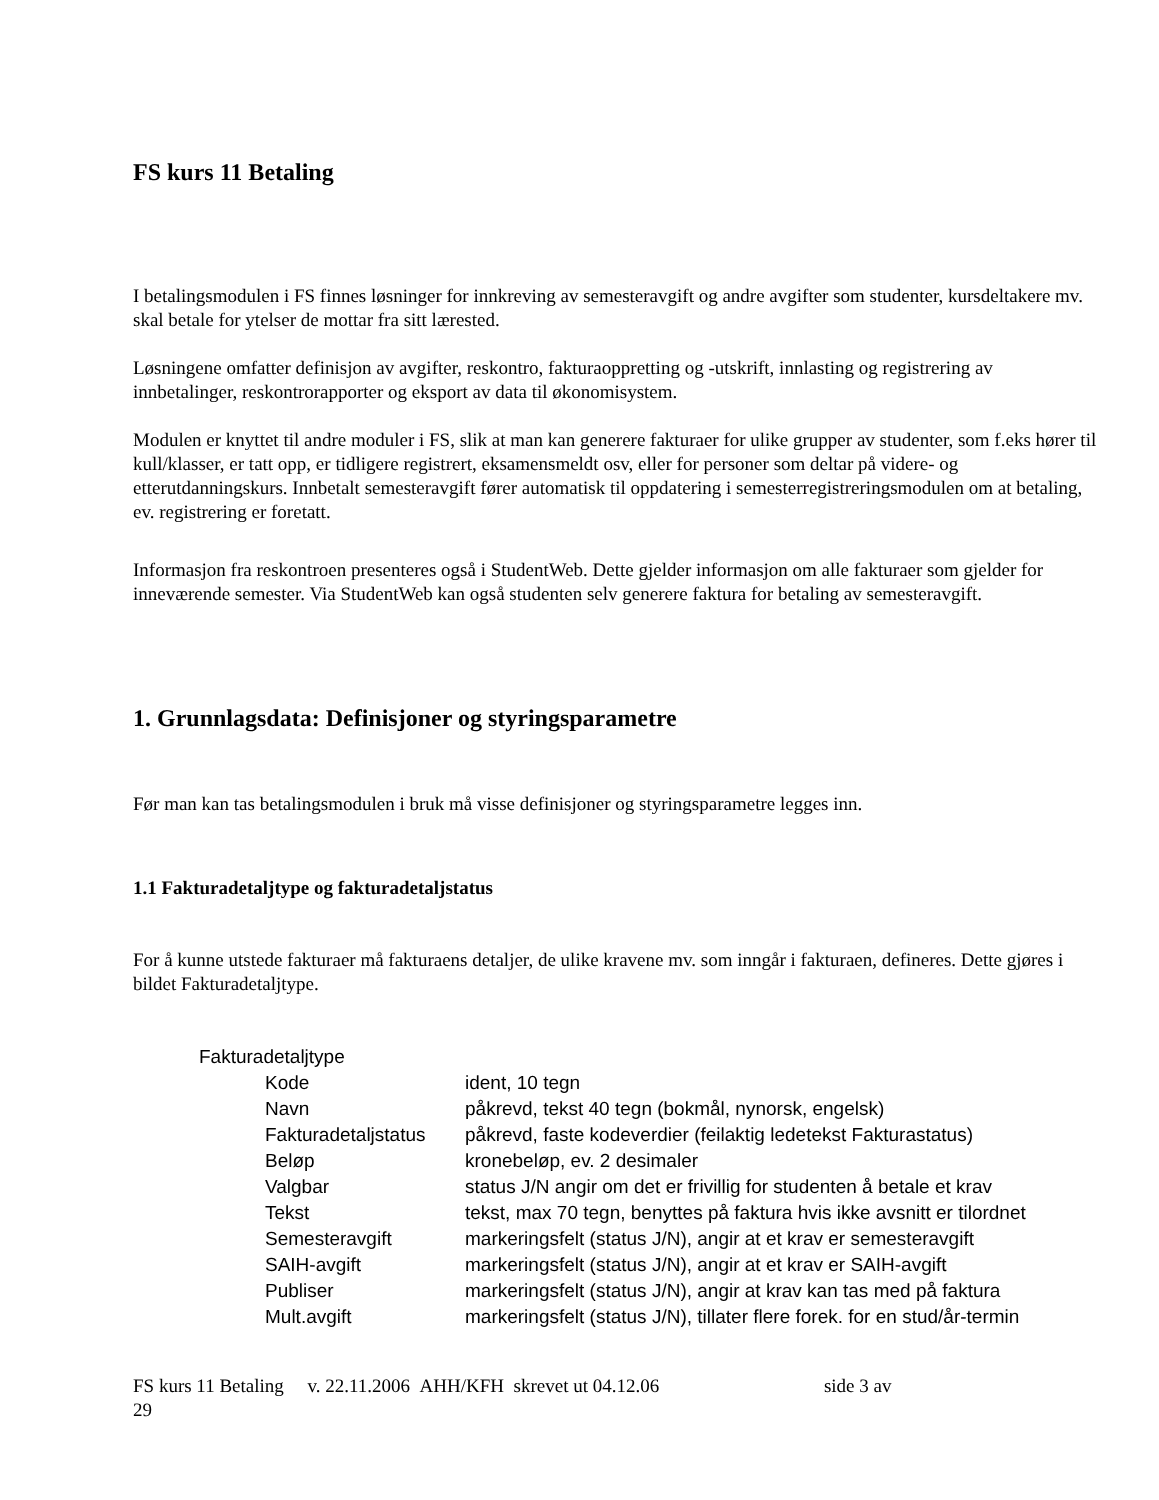FS kurs 11 Betaling
I betalingsmodulen i FS finnes løsninger for innkreving av semesteravgift og andre avgifter som studenter, kursdeltakere mv. skal betale for ytelser de mottar fra sitt lærested.
Løsningene omfatter definisjon av avgifter, reskontro, fakturaoppretting og -utskrift, innlasting og registrering av innbetalinger, reskontrorapporter og eksport av data til økonomisystem.
Modulen er knyttet til andre moduler i FS, slik at man kan generere fakturaer for ulike grupper av studenter, som f.eks hører til kull/klasser, er tatt opp, er tidligere registrert, eksamensmeldt osv, eller for personer som deltar på videre- og etterutdanningskurs. Innbetalt semesteravgift fører automatisk til oppdatering i semesterregistreringsmodulen om at betaling, ev. registrering er foretatt.
Informasjon fra reskontroen presenteres også i StudentWeb. Dette gjelder informasjon om alle fakturaer som gjelder for inneværende semester. Via StudentWeb kan også studenten selv generere faktura for betaling av semesteravgift.
1. Grunnlagsdata: Definisjoner og styringsparametre
Før man kan tas betalingsmodulen i bruk må visse definisjoner og styringsparametre legges inn.
1.1 Fakturadetaljtype og fakturadetaljstatus
For å kunne utstede fakturaer må fakturaens detaljer, de ulike kravene mv. som inngår i fakturaen, defineres. Dette gjøres i bildet Fakturadetaljtype.
| Fakturadetaljtype | | |
| | Kode | ident, 10 tegn |
| | Navn | påkrevd, tekst 40 tegn (bokmål, nynorsk, engelsk) |
| | Fakturadetaljstatus | påkrevd, faste kodeverdier (feilaktig ledetekst Fakturastatus) |
| | Beløp | kronebeløp, ev. 2 desimaler |
| | Valgbar | status J/N angir om det er frivillig for studenten å betale et krav |
| | Tekst | tekst, max 70 tegn, benyttes på faktura hvis ikke avsnitt er tilordnet |
| | Semesteravgift | markeringsfelt (status J/N), angir at et krav er semesteravgift |
| | SAIH-avgift | markeringsfelt (status J/N), angir at et krav er SAIH-avgift |
| | Publiser | markeringsfelt (status J/N), angir at krav kan tas med på faktura |
| | Mult.avgift | markeringsfelt (status J/N), tillater flere forek. for en stud/år-termin |
FS kurs 11 Betaling v. 22.11.2006 AHH/KFH skrevet ut 04.12.06 side 3 av
29